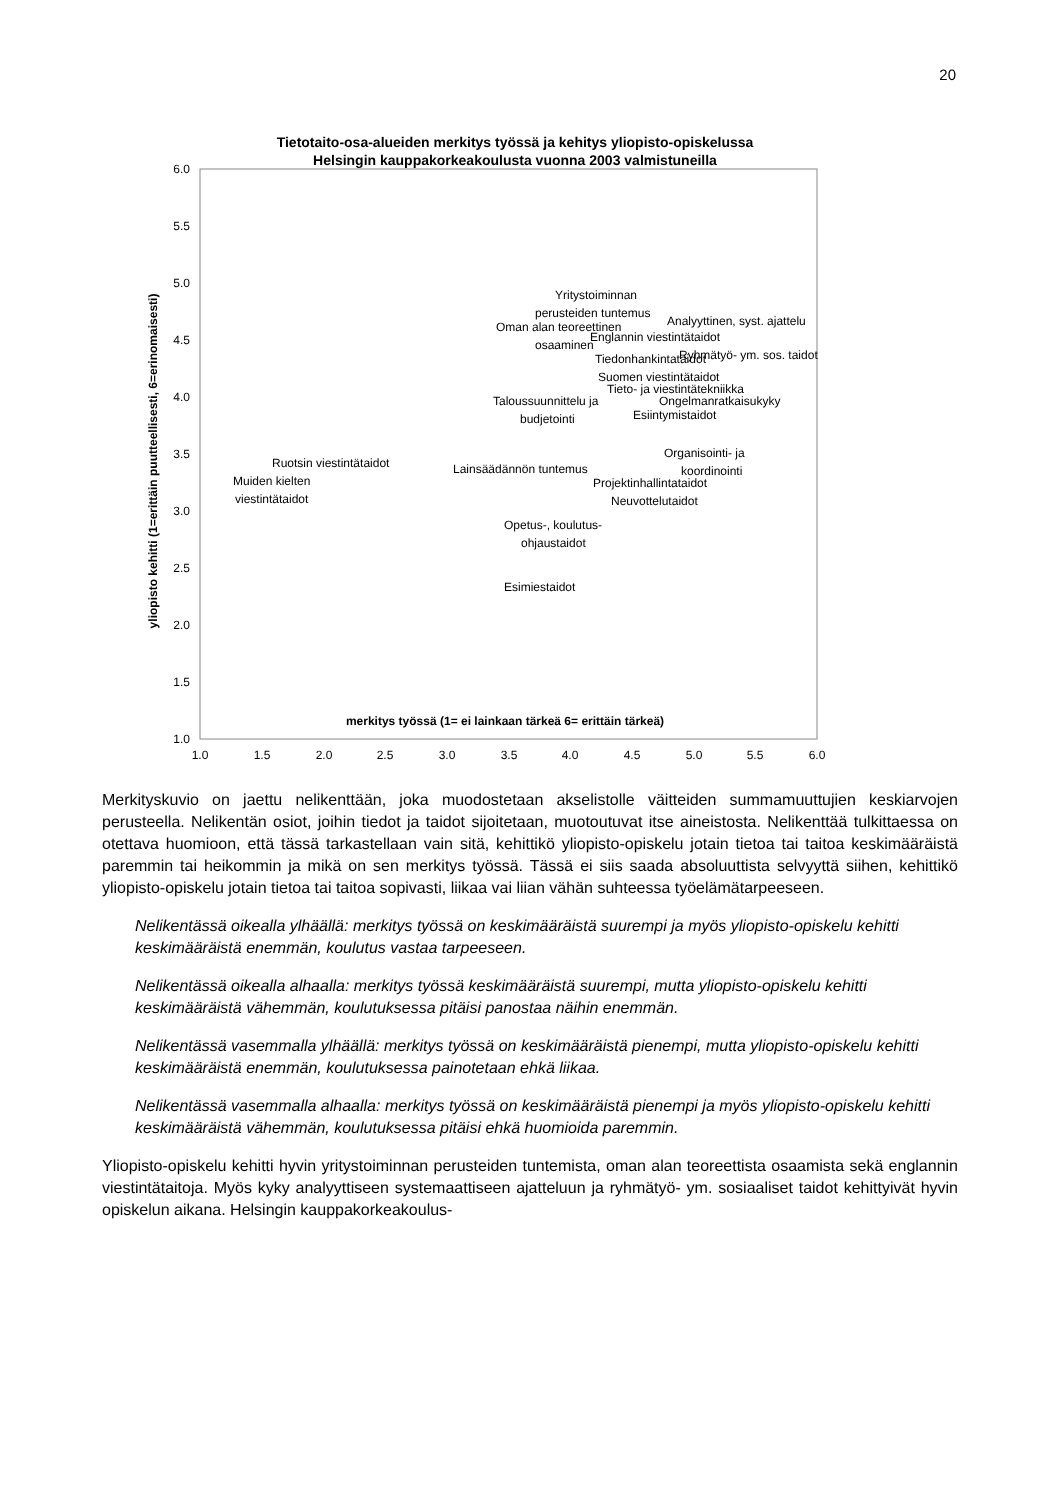20
Tietotaito-osa-alueiden merkitys työssä ja kehitys yliopisto-opiskelussa
Helsingin kauppakorkeakoulusta vuonna 2003 valmistuneilla
6.0
5.5
5.0
4.5
4.0
3.5
3.0
2.5
2.0
1.5
1.0
1.0
1.5
2.0
2.5
3.0
3.5
4.0
4.5
5.0
5.5
6.0
merkitys työssä (1= ei lainkaan tärkeä 6= erittäin tärkeä)
yliopisto kehitti (1=erittäin puutteellisesti, 6=erinomaisesti)
Yritystoiminnan
perusteiden tuntemus
Analyyttinen, syst. ajattelu
Oman alan teoreettinen
osaaminen
Englannin viestintätaidot
Tiedonhankintataidot
Ryhmätyö- ym. sos. taidot
Suomen viestintätaidot
Tieto- ja viestintätekniikka
Taloussuunnittelu ja
budjetointi
Ongelmanratkaisukyky
Esiintymistaidot
Organisointi- ja
koordinointi
Ruotsin viestintätaidot
Lainsäädännön tuntemus
Muiden kielten
viestintätaidot
Projektinhallintataidot
Neuvottelutaidot
Opetus-, koulutus-
ohjaustaidot
Esimiestaidot
Merkityskuvio on jaettu nelikenttään, joka muodostetaan akselistolle väitteiden summamuuttujien keskiarvojen perusteella. Nelikentän osiot, joihin tiedot ja taidot sijoitetaan, muotoutuvat itse aineistosta. Nelikenttää tulkittaessa on otettava huomioon, että tässä tarkastellaan vain sitä, kehittikö yliopisto-opiskelu jotain tietoa tai taitoa keskimääräistä paremmin tai heikommin ja mikä on sen merkitys työssä. Tässä ei siis saada absoluuttista selvyyttä siihen, kehittikö yliopisto-opiskelu jotain tietoa tai taitoa sopivasti, liikaa vai liian vähän suhteessa työelämätarpeeseen.
Nelikentässä oikealla ylhäällä: merkitys työssä on keskimääräistä suurempi ja myös yliopisto-opiskelu kehitti keskimääräistä enemmän, koulutus vastaa tarpeeseen.
Nelikentässä oikealla alhaalla: merkitys työssä keskimääräistä suurempi, mutta yliopisto-opiskelu kehitti keskimääräistä vähemmän, koulutuksessa pitäisi panostaa näihin enemmän.
Nelikentässä vasemmalla ylhäällä: merkitys työssä on keskimääräistä pienempi, mutta yliopisto-opiskelu kehitti keskimääräistä enemmän, koulutuksessa painotetaan ehkä liikaa.
Nelikentässä vasemmalla alhaalla: merkitys työssä on keskimääräistä pienempi ja myös yliopisto-opiskelu kehitti keskimääräistä vähemmän, koulutuksessa pitäisi ehkä huomioida paremmin.
Yliopisto-opiskelu kehitti hyvin yritystoiminnan perusteiden tuntemista, oman alan teoreettista osaamista sekä englannin viestintätaitoja. Myös kyky analyyttiseen systemaattiseen ajatteluun ja ryhmätyö- ym. sosiaaliset taidot kehittyivät hyvin opiskelun aikana. Helsingin kauppakorkeakoulus-